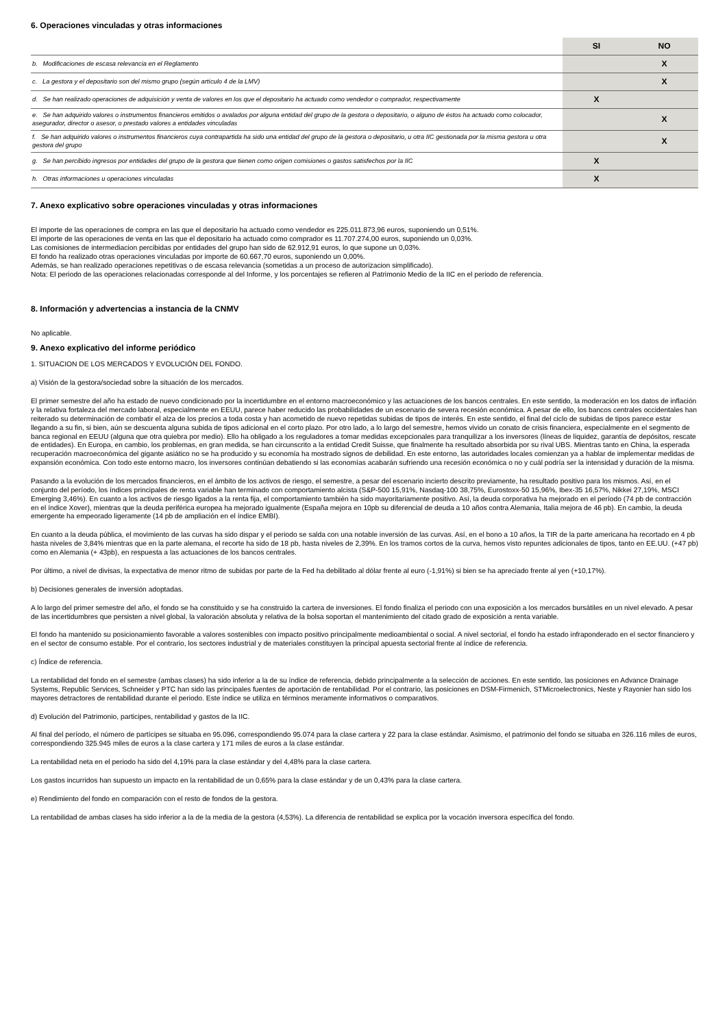6. Operaciones vinculadas y otras informaciones
| | SI | NO |
| b. Modificaciones de escasa relevancia en el Reglamento | | X |
| c. La gestora y el depositario son del mismo grupo (según artículo 4 de la LMV) | | X |
| d. Se han realizado operaciones de adquisición y venta de valores en los que el depositario ha actuado como vendedor o comprador, respectivamente | X | |
| e. Se han adquirido valores o instrumentos financieros emitidos o avalados por alguna entidad del grupo de la gestora o depositario, o alguno de éstos ha actuado como colocador, asegurador, director o asesor, o prestado valores a entidades vinculadas | | X |
| f. Se han adquirido valores o instrumentos financieros cuya contrapartida ha sido una entidad del grupo de la gestora o depositario, u otra IIC gestionada por la misma gestora u otra gestora del grupo | | X |
| g. Se han percibido ingresos por entidades del grupo de la gestora que tienen como origen comisiones o gastos satisfechos por la IIC | X | |
| h. Otras informaciones u operaciones vinculadas | X | |
7. Anexo explicativo sobre operaciones vinculadas y otras informaciones
El importe de las operaciones de compra en las que el depositario ha actuado como vendedor es 225.011.873,96 euros, suponiendo un 0,51%.
El importe de las operaciones de venta en las que el depositario ha actuado como comprador es 11.707.274,00 euros, suponiendo un 0,03%.
Las comisiones de intermediacion percibidas por entidades del grupo han sido de 62.912,91 euros, lo que supone un 0,03%.
El fondo ha realizado otras operaciones vinculadas por importe de 60.667,70 euros, suponiendo un 0,00%.
Además, se han realizado operaciones repetitivas o de escasa relevancia (sometidas a un proceso de autorizacion simplificado).
Nota: El periodo de las operaciones relacionadas corresponde al del Informe, y los porcentajes se refieren al Patrimonio Medio de la IIC en el periodo de referencia.
8. Información y advertencias a instancia de la CNMV
No aplicable.
9. Anexo explicativo del informe periódico
1. SITUACION DE LOS MERCADOS Y EVOLUCIÓN DEL FONDO.
a) Visión de la gestora/sociedad sobre la situación de los mercados.
El primer semestre del año ha estado de nuevo condicionado por la incertidumbre en el entorno macroeconómico y las actuaciones de los bancos centrales. En este sentido, la moderación en los datos de inflación y la relativa fortaleza del mercado laboral, especialmente en EEUU, parece haber reducido las probabilidades de un escenario de severa recesión económica. A pesar de ello, los bancos centrales occidentales han reiterado su determinación de combatir el alza de los precios a toda costa y han acometido de nuevo repetidas subidas de tipos de interés. En este sentido, el final del ciclo de subidas de tipos parece estar llegando a su fin, si bien, aún se descuenta alguna subida de tipos adicional en el corto plazo. Por otro lado, a lo largo del semestre, hemos vivido un conato de crisis financiera, especialmente en el segmento de banca regional en EEUU (alguna que otra quiebra por medio). Ello ha obligado a los reguladores a tomar medidas excepcionales para tranquilizar a los inversores (líneas de liquidez, garantía de depósitos, rescate de entidades). En Europa, en cambio, los problemas, en gran medida, se han circunscrito a la entidad Credit Suisse, que finalmente ha resultado absorbida por su rival UBS. Mientras tanto en China, la esperada recuperación macroeconómica del gigante asiático no se ha producido y su economía ha mostrado signos de debilidad. En este entorno, las autoridades locales comienzan ya a hablar de implementar medidas de expansión económica. Con todo este entorno macro, los inversores continúan debatiendo si las economías acabarán sufriendo una recesión económica o no y cuál podría ser la intensidad y duración de la misma.
Pasando a la evolución de los mercados financieros, en el ámbito de los activos de riesgo, el semestre, a pesar del escenario incierto descrito previamente, ha resultado positivo para los mismos. Así, en el conjunto del período, los índices principales de renta variable han terminado con comportamiento alcista (S&P-500 15,91%, Nasdaq-100 38,75%, Eurostoxx-50 15,96%, Ibex-35 16,57%, Nikkei 27,19%, MSCI Emerging 3,46%). En cuanto a los activos de riesgo ligados a la renta fija, el comportamiento también ha sido mayoritariamente positivo. Así, la deuda corporativa ha mejorado en el período (74 pb de contracción en el índice Xover), mientras que la deuda periférica europea ha mejorado igualmente (España mejora en 10pb su diferencial de deuda a 10 años contra Alemania, Italia mejora de 46 pb). En cambio, la deuda emergente ha empeorado ligeramente (14 pb de ampliación en el índice EMBI).
En cuanto a la deuda pública, el movimiento de las curvas ha sido dispar y el periodo se salda con una notable inversión de las curvas. Así, en el bono a 10 años, la TIR de la parte americana ha recortado en 4 pb hasta niveles de 3,84% mientras que en la parte alemana, el recorte ha sido de 18 pb, hasta niveles de 2,39%. En los tramos cortos de la curva, hemos visto repuntes adicionales de tipos, tanto en EE.UU. (+47 pb) como en Alemania (+ 43pb), en respuesta a las actuaciones de los bancos centrales.
Por último, a nivel de divisas, la expectativa de menor ritmo de subidas por parte de la Fed ha debilitado al dólar frente al euro (-1,91%) si bien se ha apreciado frente al yen (+10,17%).
b) Decisiones generales de inversión adoptadas.
A lo largo del primer semestre del año, el fondo se ha constituido y se ha construido la cartera de inversiones. El fondo finaliza el periodo con una exposición a los mercados bursátiles en un nivel elevado. A pesar de las incertidumbres que persisten a nivel global, la valoración absoluta y relativa de la bolsa soportan el mantenimiento del citado grado de exposición a renta variable.
El fondo ha mantenido su posicionamiento favorable a valores sostenibles con impacto positivo principalmente medioambiental o social. A nivel sectorial, el fondo ha estado infraponderado en el sector financiero y en el sector de consumo estable. Por el contrario, los sectores industrial y de materiales constituyen la principal apuesta sectorial frente al índice de referencia.
c) Índice de referencia.
La rentabilidad del fondo en el semestre (ambas clases) ha sido inferior a la de su índice de referencia, debido principalmente a la selección de acciones. En este sentido, las posiciones en Advance Drainage Systems, Republic Services, Schneider y PTC han sido las principales fuentes de aportación de rentabilidad. Por el contrario, las posiciones en DSM-Firmenich, STMicroelectronics, Neste y Rayonier han sido los mayores detractores de rentabilidad durante el periodo. Este índice se utiliza en términos meramente informativos o comparativos.
d) Evolución del Patrimonio, participes, rentabilidad y gastos de la IIC.
Al final del período, el número de partícipes se situaba en 95.096, correspondiendo 95.074 para la clase cartera y 22 para la clase estándar. Asimismo, el patrimonio del fondo se situaba en 326.116 miles de euros, correspondiendo 325.945 miles de euros a la clase cartera y 171 miles de euros a la clase estándar.
La rentabilidad neta en el periodo ha sido del 4,19% para la clase estándar y del 4,48% para la clase cartera.
Los gastos incurridos han supuesto un impacto en la rentabilidad de un 0,65% para la clase estándar y de un 0,43% para la clase cartera.
e) Rendimiento del fondo en comparación con el resto de fondos de la gestora.
La rentabilidad de ambas clases ha sido inferior a la de la media de la gestora (4,53%). La diferencia de rentabilidad se explica por la vocación inversora específica del fondo.